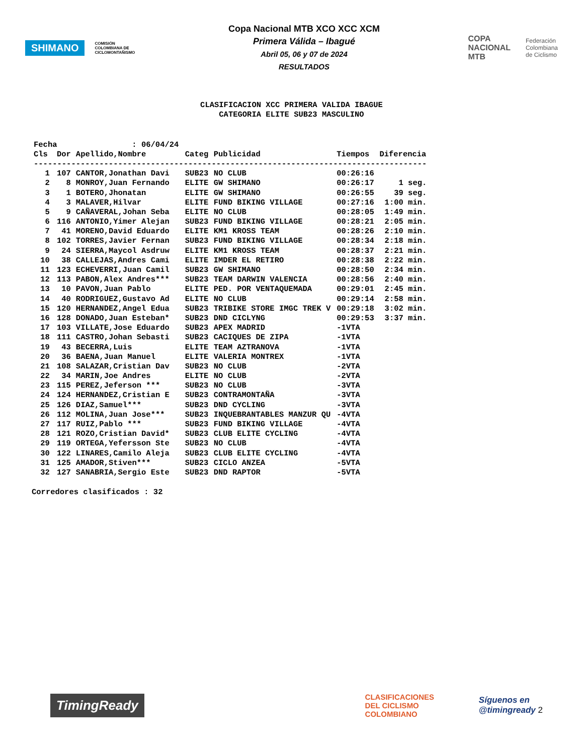SHIMANO
COMISIÓN COLOMBIANA DE CICLOMONTAÑISMO
Copa Nacional MTB XCO XCC XCM
Primera Válida – Ibagué
Abril 05, 06 y 07 de 2024
RESULTADOS
COPA
NACIONAL
MTB
Federación
Colombiana
de Ciclismo
CLASIFICACION XCC PRIMERA VALIDA IBAGUE
CATEGORIA ELITE SUB23 MASCULINO
| Fecha : 06/04/24 | | | | | | |
| Cls | Dor | Apellido,Nombre | Categ | Publicidad | Tiempos | Diferencia |
| ------------------------------------------------------------------------------------ | | | | | | |
| 1 | 107 | CANTOR,Jonathan Davi | SUB23 | NO CLUB | 00:26:16 | |
| 2 | 8 | MONROY,Juan Fernando | ELITE | GW SHIMANO | 00:26:17 | 1 seg. |
| 3 | 1 | BOTERO,Jhonatan | ELITE | GW SHIMANO | 00:26:55 | 39 seg. |
| 4 | 3 | MALAVER,Hilvar | ELITE | FUND BIKING VILLAGE | 00:27:16 | 1:00 min. |
| 5 | 9 | CAÑAVERAL,Johan Seba | ELITE | NO CLUB | 00:28:05 | 1:49 min. |
| 6 | 116 | ANTONIO,Yimer Alejan | SUB23 | FUND BIKING VILLAGE | 00:28:21 | 2:05 min. |
| 7 | 41 | MORENO,David Eduardo | ELITE | KM1 KROSS TEAM | 00:28:26 | 2:10 min. |
| 8 | 102 | TORRES,Javier Fernan | SUB23 | FUND BIKING VILLAGE | 00:28:34 | 2:18 min. |
| 9 | 24 | SIERRA,Maycol Asdruw | ELITE | KM1 KROSS TEAM | 00:28:37 | 2:21 min. |
| 10 | 38 | CALLEJAS,Andres Cami | ELITE | IMDER EL RETIRO | 00:28:38 | 2:22 min. |
| 11 | 123 | ECHEVERRI,Juan Camil | SUB23 | GW SHIMANO | 00:28:50 | 2:34 min. |
| 12 | 113 | PABON,Alex Andres*** | SUB23 | TEAM DARWIN VALENCIA | 00:28:56 | 2:40 min. |
| 13 | 10 | PAVON,Juan Pablo | ELITE | PED. POR VENTAQUEMADA | 00:29:01 | 2:45 min. |
| 14 | 40 | RODRIGUEZ,Gustavo Ad | ELITE | NO CLUB | 00:29:14 | 2:58 min. |
| 15 | 120 | HERNANDEZ,Angel Edua | SUB23 | TRIBIKE STORE IMGC TREK V | 00:29:18 | 3:02 min. |
| 16 | 128 | DONADO,Juan Esteban* | SUB23 | DND CICLYNG | 00:29:53 | 3:37 min. |
| 17 | 103 | VILLATE,Jose Eduardo | SUB23 | APEX MADRID | -1VTA | |
| 18 | 111 | CASTRO,Johan Sebasti | SUB23 | CACIQUES DE ZIPA | -1VTA | |
| 19 | 43 | BECERRA,Luis | ELITE | TEAM AZTRANOVA | -1VTA | |
| 20 | 36 | BAENA,Juan Manuel | ELITE | VALERIA MONTREX | -1VTA | |
| 21 | 108 | SALAZAR,Cristian Dav | SUB23 | NO CLUB | -2VTA | |
| 22 | 34 | MARIN,Joe Andres | ELITE | NO CLUB | -2VTA | |
| 23 | 115 | PEREZ,Jeferson *** | SUB23 | NO CLUB | -3VTA | |
| 24 | 124 | HERNANDEZ,Cristian E | SUB23 | CONTRAMONTAÑA | -3VTA | |
| 25 | 126 | DIAZ,Samuel*** | SUB23 | DND CYCLING | -3VTA | |
| 26 | 112 | MOLINA,Juan Jose*** | SUB23 | INQUEBRANTABLES MANZUR QU | -4VTA | |
| 27 | 117 | RUIZ,Pablo *** | SUB23 | FUND BIKING VILLAGE | -4VTA | |
| 28 | 121 | ROZO,Cristian David* | SUB23 | CLUB ELITE CYCLING | -4VTA | |
| 29 | 119 | ORTEGA,Yefersson Ste | SUB23 | NO CLUB | -4VTA | |
| 30 | 122 | LINARES,Camilo Aleja | SUB23 | CLUB ELITE CYCLING | -4VTA | |
| 31 | 125 | AMADOR,Stiven*** | SUB23 | CICLO ANZEA | -5VTA | |
| 32 | 127 | SANABRIA,Sergio Este | SUB23 | DND RAPTOR | -5VTA | |
Corredores clasificados : 32
TimingReady
CLASIFICACIONES
DEL CICLISMO
COLOMBIANO
Síguenos en
@timingready 2